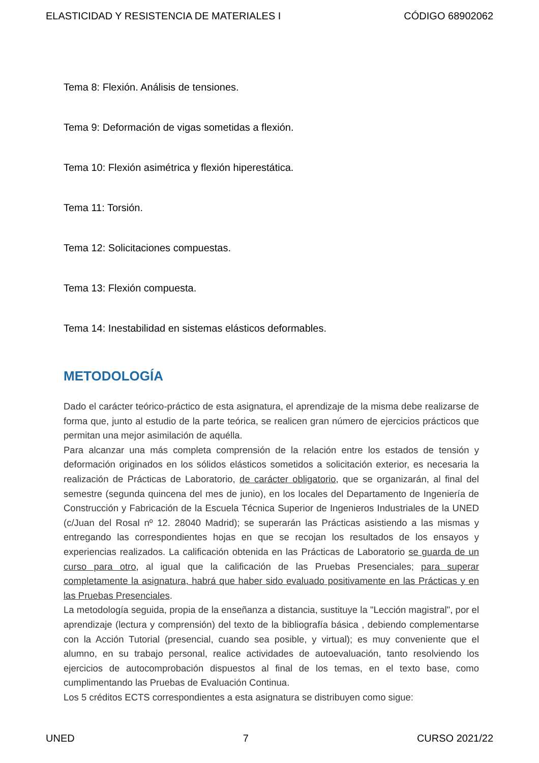ELASTICIDAD Y RESISTENCIA DE MATERIALES I CÓDIGO 68902062
Tema 8: Flexión. Análisis de tensiones.
Tema 9: Deformación de vigas sometidas a flexión.
Tema 10: Flexión asimétrica y flexión hiperestática.
Tema 11: Torsión.
Tema 12: Solicitaciones compuestas.
Tema 13: Flexión compuesta.
Tema 14: Inestabilidad en sistemas elásticos deformables.
METODOLOGÍA
Dado el carácter teórico-práctico de esta asignatura, el aprendizaje de la misma debe realizarse de forma que, junto al estudio de la parte teórica, se realicen gran número de ejercicios prácticos que permitan una mejor asimilación de aquélla.
Para alcanzar una más completa comprensión de la relación entre los estados de tensión y deformación originados en los sólidos elásticos sometidos a solicitación exterior, es necesaria la realización de Prácticas de Laboratorio, de carácter obligatorio, que se organizarán, al final del semestre (segunda quincena del mes de junio), en los locales del Departamento de Ingeniería de Construcción y Fabricación de la Escuela Técnica Superior de Ingenieros Industriales de la UNED (c/Juan del Rosal nº 12. 28040 Madrid); se superarán las Prácticas asistiendo a las mismas y entregando las correspondientes hojas en que se recojan los resultados de los ensayos y experiencias realizados. La calificación obtenida en las Prácticas de Laboratorio se guarda de un curso para otro, al igual que la calificación de las Pruebas Presenciales; para superar completamente la asignatura, habrá que haber sido evaluado positivamente en las Prácticas y en las Pruebas Presenciales.
La metodología seguida, propia de la enseñanza a distancia, sustituye la "Lección magistral", por el aprendizaje (lectura y comprensión) del texto de la bibliografía básica , debiendo complementarse con la Acción Tutorial (presencial, cuando sea posible, y virtual); es muy conveniente que el alumno, en su trabajo personal, realice actividades de autoevaluación, tanto resolviendo los ejercicios de autocomprobación dispuestos al final de los temas, en el texto base, como cumplimentando las Pruebas de Evaluación Continua.
Los 5 créditos ECTS correspondientes a esta asignatura se distribuyen como sigue:
UNED 7 CURSO 2021/22